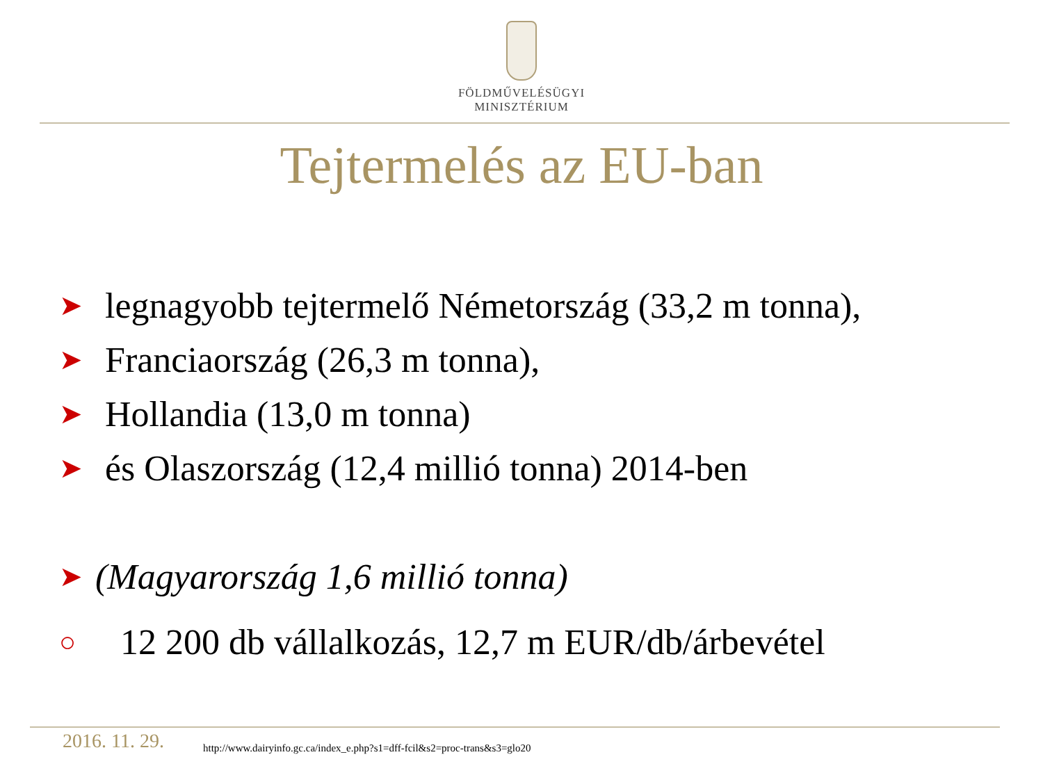FÖLDMŰVELÉSÜGYI
MINISZTÉRIUM
Tejtermelés az EU-ban
➤ legnagyobb tejtermelő Németország (33,2 m tonna),
➤ Franciaország (26,3 m tonna),
➤ Hollandia (13,0 m tonna)
➤ és Olaszország (12,4 millió tonna) 2014-ben
➤ (Magyarország 1,6 millió tonna)
○ 12 200 db vállalkozás, 12,7 m EUR/db/árbevétel
2016. 11. 29.
http://www.dairyinfo.gc.ca/index_e.php?s1=dff-fcil&s2=proc-trans&s3=glo20